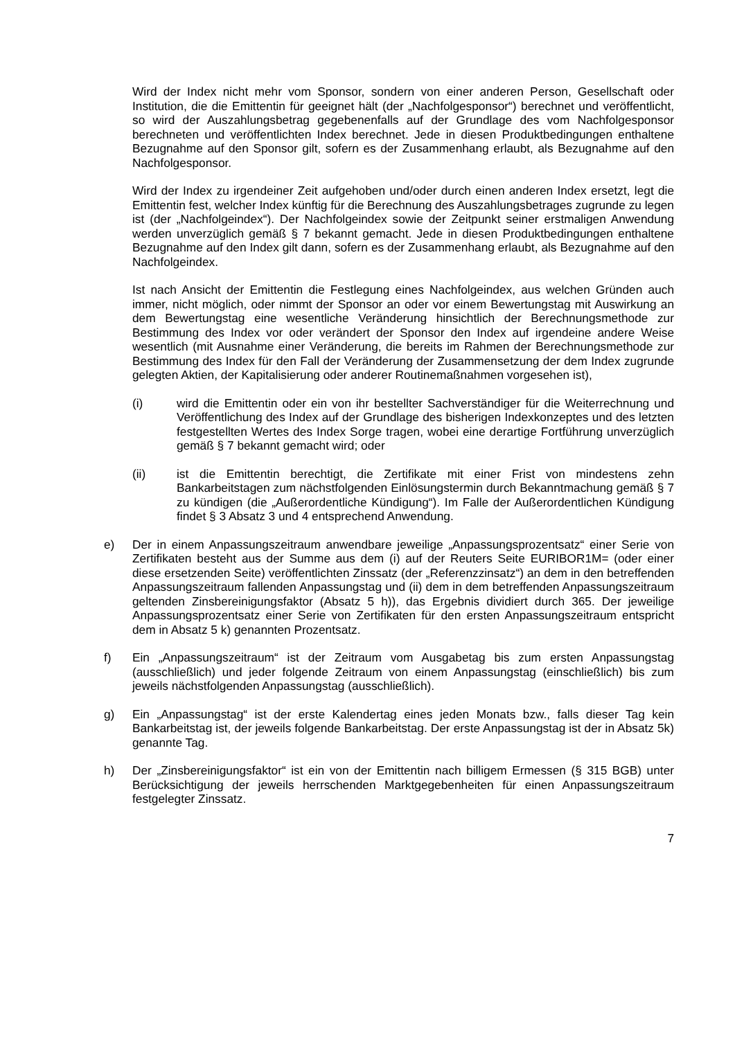Wird der Index nicht mehr vom Sponsor, sondern von einer anderen Person, Gesellschaft oder Institution, die die Emittentin für geeignet hält (der „Nachfolgesponsor“) berechnet und veröffentlicht, so wird der Auszahlungsbetrag gegebenenfalls auf der Grundlage des vom Nachfolgesponsor berechneten und veröffentlichten Index berechnet. Jede in diesen Produktbedingungen enthaltene Bezugnahme auf den Sponsor gilt, sofern es der Zusammenhang erlaubt, als Bezugnahme auf den Nachfolgesponsor.
Wird der Index zu irgendeiner Zeit aufgehoben und/oder durch einen anderen Index ersetzt, legt die Emittentin fest, welcher Index künftig für die Berechnung des Auszahlungsbetrages zugrunde zu legen ist (der „Nachfolgeindex“). Der Nachfolgeindex sowie der Zeitpunkt seiner erstmaligen Anwendung werden unverzüglich gemäß § 7 bekannt gemacht. Jede in diesen Produktbedingungen enthaltene Bezugnahme auf den Index gilt dann, sofern es der Zusammenhang erlaubt, als Bezugnahme auf den Nachfolgeindex.
Ist nach Ansicht der Emittentin die Festlegung eines Nachfolgeindex, aus welchen Gründen auch immer, nicht möglich, oder nimmt der Sponsor an oder vor einem Bewertungstag mit Auswirkung an dem Bewertungstag eine wesentliche Veränderung hinsichtlich der Berechnungsmethode zur Bestimmung des Index vor oder verändert der Sponsor den Index auf irgendeine andere Weise wesentlich (mit Ausnahme einer Veränderung, die bereits im Rahmen der Berechnungsmethode zur Bestimmung des Index für den Fall der Veränderung der Zusammensetzung der dem Index zugrunde gelegten Aktien, der Kapitalisierung oder anderer Routinemaßnahmen vorgesehen ist),
(i) wird die Emittentin oder ein von ihr bestellter Sachverständiger für die Weiterrechnung und Veröffentlichung des Index auf der Grundlage des bisherigen Indexkonzeptes und des letzten festgestellten Wertes des Index Sorge tragen, wobei eine derartige Fortführung unverzüglich gemäß § 7 bekannt gemacht wird; oder
(ii) ist die Emittentin berechtigt, die Zertifikate mit einer Frist von mindestens zehn Bankarbeitstagen zum nächstfolgenden Einlösungstermin durch Bekanntmachung gemäß § 7 zu kündigen (die „Außerordentliche Kündigung“). Im Falle der Außerordentlichen Kündigung findet § 3 Absatz 3 und 4 entsprechend Anwendung.
e) Der in einem Anpassungszeitraum anwendbare jeweilige „Anpassungsprozentsatz“ einer Serie von Zertifikaten besteht aus der Summe aus dem (i) auf der Reuters Seite EURIBOR1M= (oder einer diese ersetzenden Seite) veröffentlichten Zinssatz (der „Referenzzinsatz“) an dem in den betreffenden Anpassungszeitraum fallenden Anpassungstag und (ii) dem in dem betreffenden Anpassungszeitraum geltenden Zinsbereinigungsfaktor (Absatz 5 h)), das Ergebnis dividiert durch 365. Der jeweilige Anpassungsprozentsatz einer Serie von Zertifikaten für den ersten Anpassungszeitraum entspricht dem in Absatz 5 k) genannten Prozentsatz.
f) Ein „Anpassungszeitraum“ ist der Zeitraum vom Ausgabetag bis zum ersten Anpassungstag (ausschließlich) und jeder folgende Zeitraum von einem Anpassungstag (einschließlich) bis zum jeweils nächstfolgenden Anpassungstag (ausschließlich).
g) Ein „Anpassungstag“ ist der erste Kalendertag eines jeden Monats bzw., falls dieser Tag kein Bankarbeitstag ist, der jeweils folgende Bankarbeitstag. Der erste Anpassungstag ist der in Absatz 5k) genannte Tag.
h) Der „Zinsbereinigungsfaktor“ ist ein von der Emittentin nach billigem Ermessen (§ 315 BGB) unter Berücksichtigung der jeweils herrschenden Marktgegebenheiten für einen Anpassungszeitraum festgelegter Zinssatz.
7